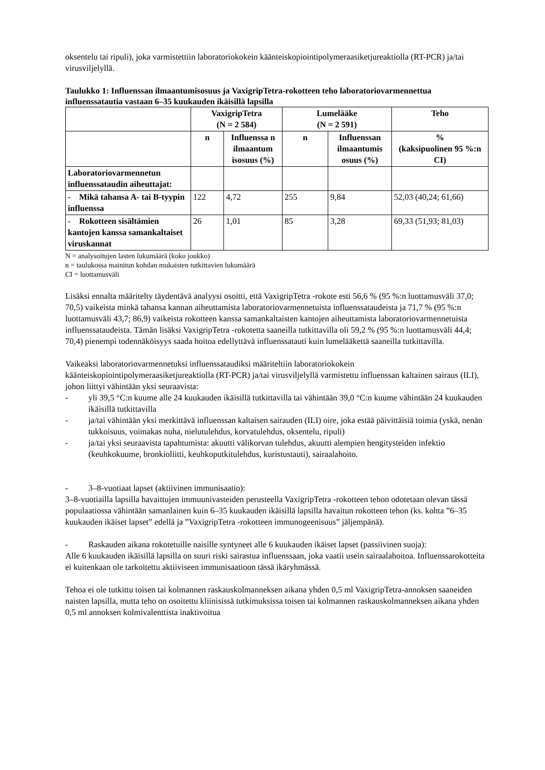oksentelu tai ripuli), joka varmistettiin laboratoriokokein käänteiskopiointipolymeraasiketjureaktiolla (RT-PCR) ja/tai virusviljelyllä.
Taulukko 1: Influenssan ilmaantumisosuus ja VaxigripTetra-rokotteen teho laboratoriovarmennettua influenssatautia vastaan 6–35 kuukauden ikäisillä lapsilla
| | VaxigripTetra (N = 2 584) | | Lumelääke (N = 2 591) | | Teho |
| --- | --- | --- | --- | --- | --- |
| | n | Influenssa n ilmaantum isosuus (%) | n | Influenssan ilmaantumis osuus (%) | % (kaksipuolinen 95 %:n CI) |
| Laboratoriovarmennetun influenssataudin aiheuttajat: | | | | | |
| - Mikä tahansa A- tai B-tyypin influenssa | 122 | 4,72 | 255 | 9,84 | 52,03 (40,24; 61,66) |
| - Rokotteen sisältämien kantojen kanssa samankaltaiset viruskannat | 26 | 1,01 | 85 | 3,28 | 69,33 (51,93; 81,03) |
N = analysoitujen lasten lukumäärä (koko joukko)
n = taulukossa mainitun kohdan mukaisten tutkittavien lukumäärä
CI = luottamusväli
Lisäksi ennalta määritelty täydentävä analyysi osoitti, että VaxigripTetra -rokote esti 56,6 % (95 %:n luottamusväli 37,0; 70,5) vaikeista minkä tahansa kannan aiheuttamista laboratoriovarmennetuista influenssataudeista ja 71,7 % (95 %:n luottamusväli 43,7; 86,9) vaikeista rokotteen kanssa samankaltaisten kantojen aiheuttamista laboratoriovarmennetuista influenssataudeista. Tämän lisäksi VaxigripTetra -rokotetta saaneilla tutkittavilla oli 59,2 % (95 %:n luottamusväli 44,4; 70,4) pienempi todennäköisyys saada hoitoa edellyttävä influenssatauti kuin lumelääkettä saaneilla tutkittavilla.
Vaikeaksi laboratoriovarmennetuksi influenssataudiksi määriteltiin laboratoriokokein käänteiskopiointipolymeraasiketjureaktiolla (RT-PCR) ja/tai virusviljelyllä varmistettu influenssan kaltainen sairaus (ILI), johon liittyi vähintään yksi seuraavista:
- yli 39,5 °C:n kuume alle 24 kuukauden ikäisillä tutkittavilla tai vähintään 39,0 °C:n kuume vähintään 24 kuukauden ikäisillä tutkittavilla
- ja/tai vähintään yksi merkittävä influenssan kaltaisen sairauden (ILI) oire, joka estää päivittäisiä toimia (yskä, nenän tukkoisuus, voimakas nuha, nielutulehdus, korvatulehdus, oksentelu, ripuli)
- ja/tai yksi seuraavista tapahtumista: akuutti välikorvan tulehdus, akuutti alempien hengitysteiden infektio (keuhkokuume, bronkioliitti, keuhkoputkitulehdus, kuristustauti), sairaalahoito.
- 3–8-vuotiaat lapset (aktiivinen immunisaatio):
3–8-vuotiailla lapsilla havaittujen immuunivasteiden perusteella VaxigripTetra -rokotteen tehon odotetaan olevan tässä populaatiossa vähintään samanlainen kuin 6–35 kuukauden ikäisillä lapsilla havaitun rokotteen tehon (ks. kohta ”6–35 kuukauden ikäiset lapset” edellä ja ”VaxigripTetra -rokotteen immunogeenisuus” jäljempänä).
- Raskauden aikana rokotetuille naisille syntyneet alle 6 kuukauden ikäiset lapset (passiivinen suoja):
Alle 6 kuukauden ikäisillä lapsilla on suuri riski sairastua influenssaan, joka vaatii usein sairaalahoitoa. Influenssarokotteita ei kuitenkaan ole tarkoitettu aktiiviseen immunisaatioon tässä ikäryhmässä.
Tehoa ei ole tutkittu toisen tai kolmannen raskauskolmanneksen aikana yhden 0,5 ml VaxigripTetra-annoksen saaneiden naisten lapsilla, mutta teho on osoitettu kliinisissä tutkimuksissa toisen tai kolmannen raskauskolmanneksen aikana yhden 0,5 ml annoksen kolmivalenttista inaktivoitua